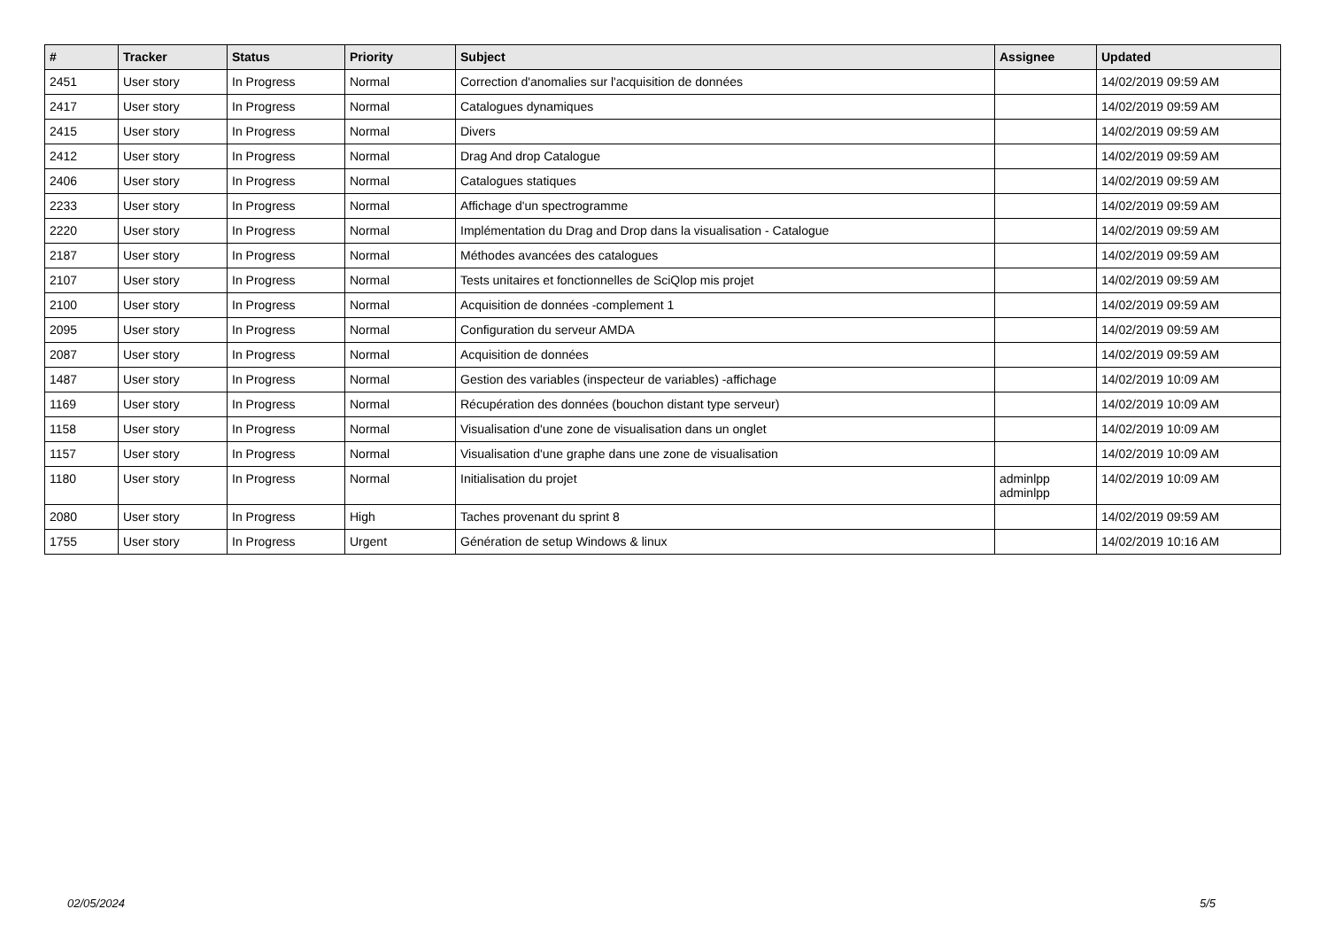| # | Tracker | Status | Priority | Subject | Assignee | Updated |
| --- | --- | --- | --- | --- | --- | --- |
| 2451 | User story | In Progress | Normal | Correction d'anomalies sur l'acquisition de données | | 14/02/2019 09:59 AM |
| 2417 | User story | In Progress | Normal | Catalogues dynamiques | | 14/02/2019 09:59 AM |
| 2415 | User story | In Progress | Normal | Divers | | 14/02/2019 09:59 AM |
| 2412 | User story | In Progress | Normal | Drag And drop Catalogue | | 14/02/2019 09:59 AM |
| 2406 | User story | In Progress | Normal | Catalogues statiques | | 14/02/2019 09:59 AM |
| 2233 | User story | In Progress | Normal | Affichage d'un spectrogramme | | 14/02/2019 09:59 AM |
| 2220 | User story | In Progress | Normal | Implémentation du Drag and Drop dans la visualisation - Catalogue | | 14/02/2019 09:59 AM |
| 2187 | User story | In Progress | Normal | Méthodes avancées des catalogues | | 14/02/2019 09:59 AM |
| 2107 | User story | In Progress | Normal | Tests unitaires et fonctionnelles de SciQlop mis projet | | 14/02/2019 09:59 AM |
| 2100 | User story | In Progress | Normal | Acquisition de données -complement 1 | | 14/02/2019 09:59 AM |
| 2095 | User story | In Progress | Normal | Configuration du serveur AMDA | | 14/02/2019 09:59 AM |
| 2087 | User story | In Progress | Normal | Acquisition de données | | 14/02/2019 09:59 AM |
| 1487 | User story | In Progress | Normal | Gestion des variables (inspecteur de variables) -affichage | | 14/02/2019 10:09 AM |
| 1169 | User story | In Progress | Normal | Récupération des données (bouchon distant type serveur) | | 14/02/2019 10:09 AM |
| 1158 | User story | In Progress | Normal | Visualisation d'une zone de visualisation dans un onglet | | 14/02/2019 10:09 AM |
| 1157 | User story | In Progress | Normal | Visualisation d'une graphe dans une zone de visualisation | | 14/02/2019 10:09 AM |
| 1180 | User story | In Progress | Normal | Initialisation du projet | adminlpp adminlpp | 14/02/2019 10:09 AM |
| 2080 | User story | In Progress | High | Taches provenant du sprint 8 | | 14/02/2019 09:59 AM |
| 1755 | User story | In Progress | Urgent | Génération de setup Windows & linux | | 14/02/2019 10:16 AM |
02/05/2024 5/5